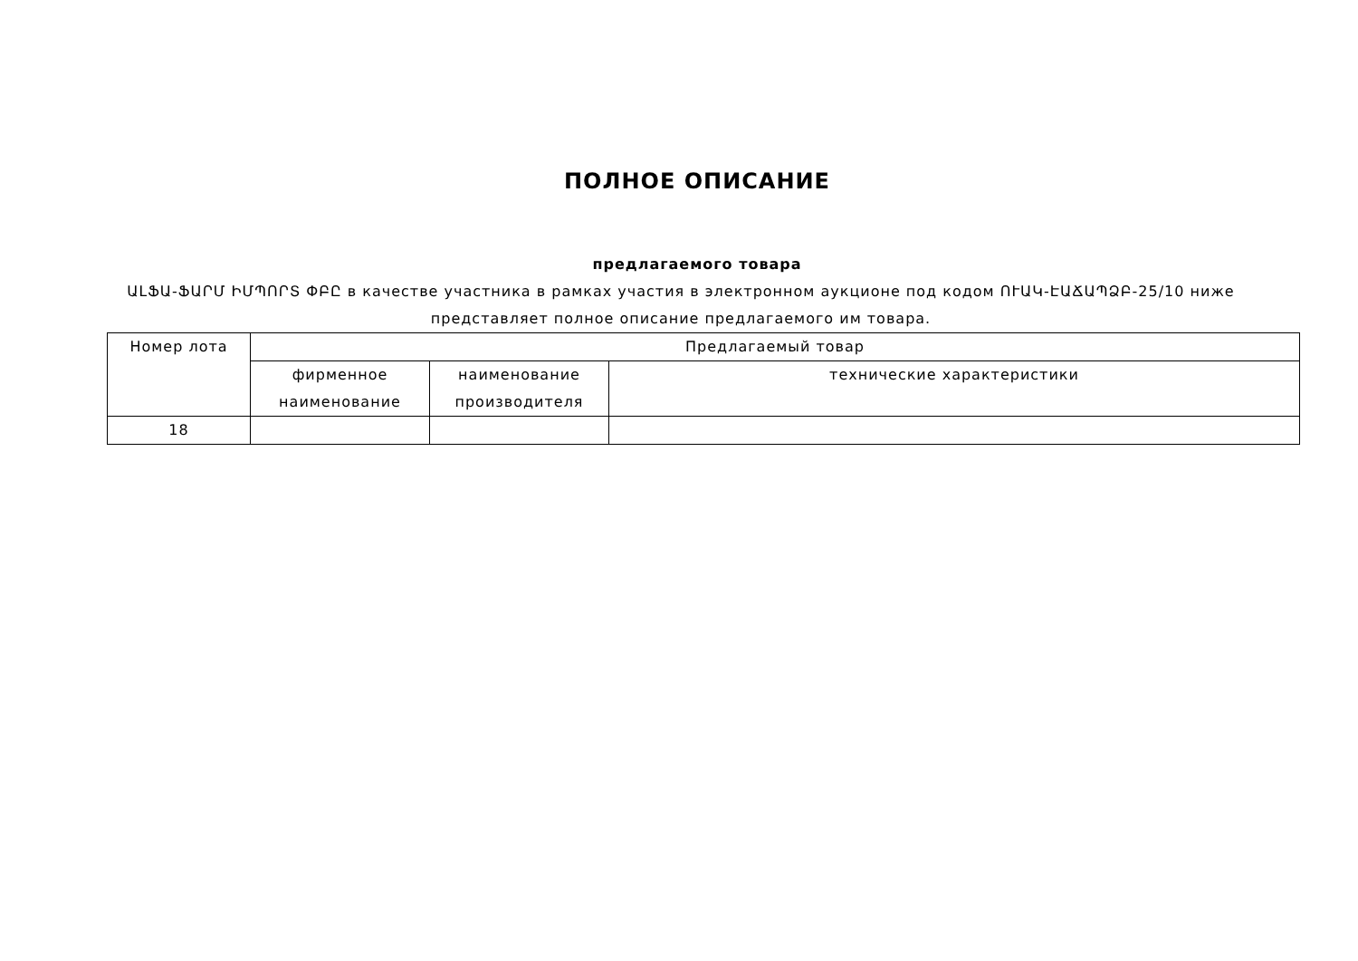ПОЛНОЕ ОПИСАНИЕ
предлагаемого товара
ԱԼՖԱ-ՖԱՐՄ ԻՄՊՈՐՏ ՓԲԸ в качестве участника в рамках участия в электронном аукционе под кодом ՈՒԱԿ-ԷԱՃԱՊՁԲ-25/10 ниже представляет полное описание предлагаемого им товара.
| Номер лота | Предлагаемый товар | | |
| --- | --- | --- | --- |
| | фирменное наименование | наименование производителя | технические характеристики |
| 18 | | | |